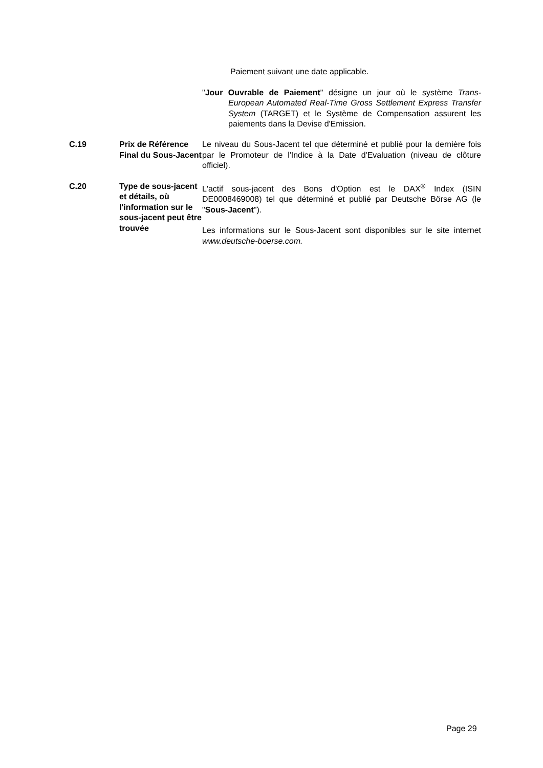Paiement suivant une date applicable.
"Jour Ouvrable de Paiement" désigne un jour où le système Trans-European Automated Real-Time Gross Settlement Express Transfer System (TARGET) et le Système de Compensation assurent les paiements dans la Devise d'Emission.
| C.19 | Prix de Référence Final du Sous-Jacent | Le niveau du Sous-Jacent tel que déterminé et publié pour la dernière fois par le Promoteur de l'Indice à la Date d'Evaluation (niveau de clôture officiel). |
| C.20 | Type de sous-jacent et détails, où l'information sur le sous-jacent peut être trouvée | L'actif sous-jacent des Bons d'Option est le DAX<sup>®</sup> Index (ISIN DE0008469008) tel que déterminé et publié par Deutsche Börse AG (le " Sous-Jacent "). Les informations sur le Sous-Jacent sont disponibles sur le site internet www.deutsche-boerse.com. |
Page 29